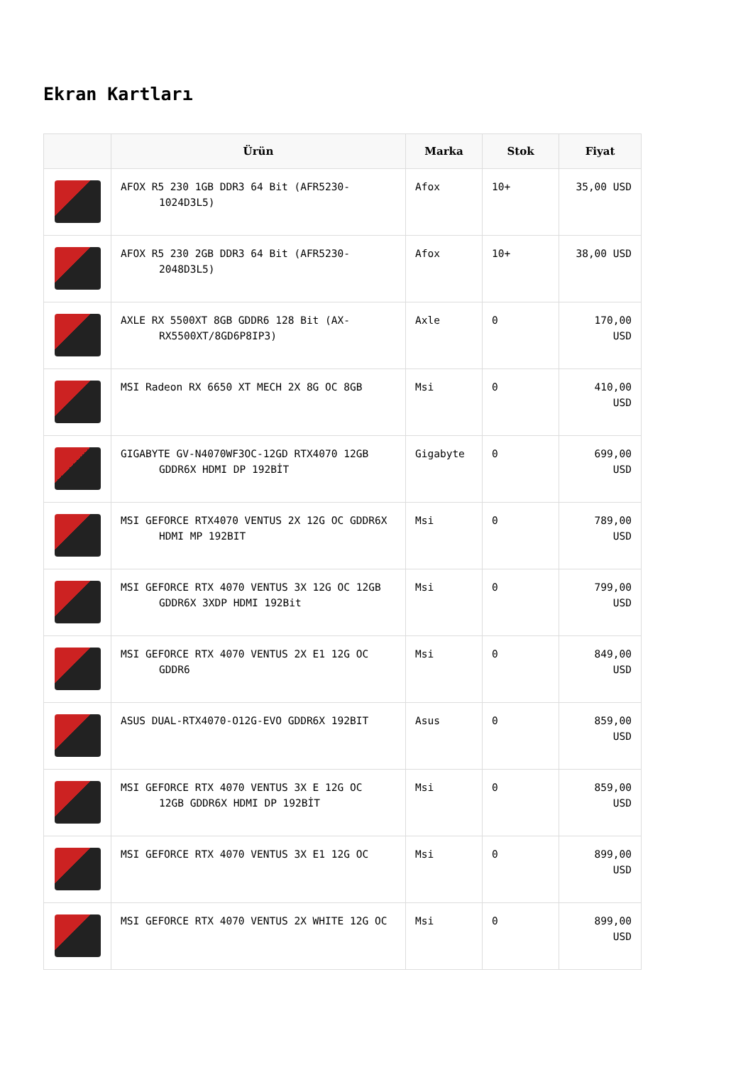Ekran Kartları
| | Ürün | Marka | Stok | Fiyat |
| --- | --- | --- | --- | --- |
| | AFOX R5 230 1GB DDR3 64 Bit (AFR5230- 1024D3L5) | Afox | 10+ | 35,00 USD |
| | AFOX R5 230 2GB DDR3 64 Bit (AFR5230- 2048D3L5) | Afox | 10+ | 38,00 USD |
| | AXLE RX 5500XT 8GB GDDR6 128 Bit (AX- RX5500XT/8GD6P8IP3) | Axle | 0 | 170,00 USD |
| | MSI Radeon RX 6650 XT MECH 2X 8G OC 8GB | Msi | 0 | 410,00 USD |
| | GIGABYTE GV-N4070WF3OC-12GD RTX4070 12GB GDDR6X HDMI DP 192BİT | Gigabyte | 0 | 699,00 USD |
| | MSI GEFORCE RTX4070 VENTUS 2X 12G OC GDDR6X HDMI MP 192BIT | Msi | 0 | 789,00 USD |
| | MSI GEFORCE RTX 4070 VENTUS 3X 12G OC 12GB GDDR6X 3XDP HDMI 192Bit | Msi | 0 | 799,00 USD |
| | MSI GEFORCE RTX 4070 VENTUS 2X E1 12G OC GDDR6 | Msi | 0 | 849,00 USD |
| | ASUS DUAL-RTX4070-O12G-EVO GDDR6X 192BIT | Asus | 0 | 859,00 USD |
| | MSI GEFORCE RTX 4070 VENTUS 3X E 12G OC 12GB GDDR6X HDMI DP 192BİT | Msi | 0 | 859,00 USD |
| | MSI GEFORCE RTX 4070 VENTUS 3X E1 12G OC | Msi | 0 | 899,00 USD |
| | MSI GEFORCE RTX 4070 VENTUS 2X WHITE 12G OC | Msi | 0 | 899,00 USD |